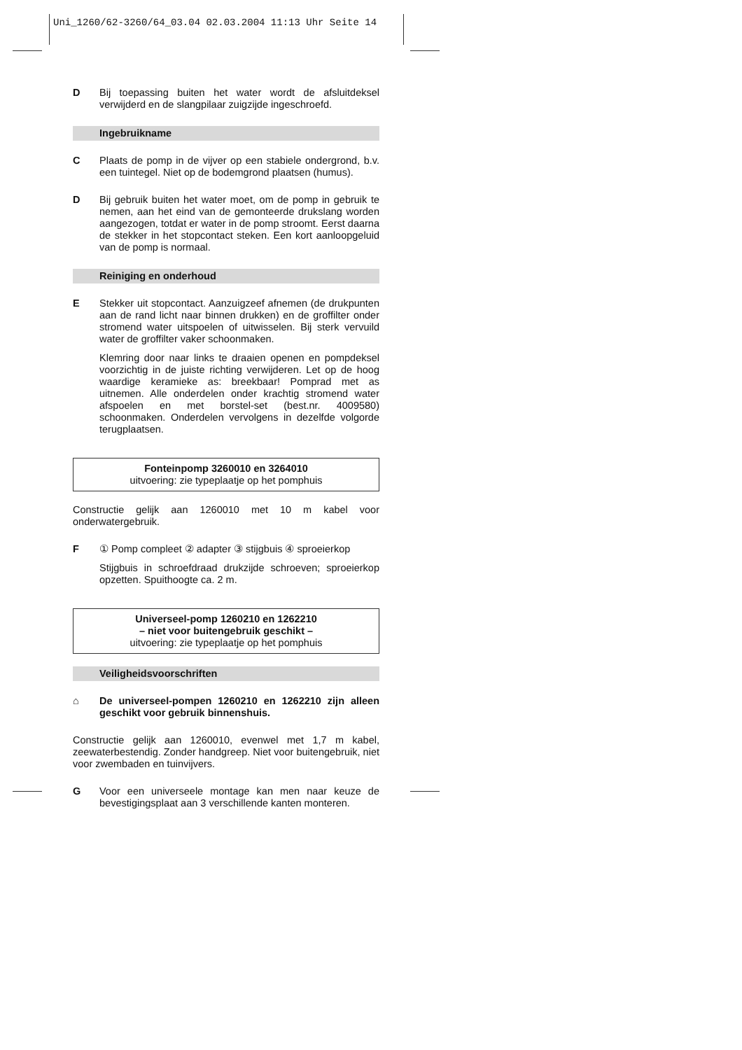Uni_1260/62-3260/64_03.04 02.03.2004 11:13 Uhr Seite 14
D Bij toepassing buiten het water wordt de afsluitdeksel verwijderd en de slangpilaar zuigzijde ingeschroefd.
Ingebruikname
C Plaats de pomp in de vijver op een stabiele ondergrond, b.v. een tuintegel. Niet op de bodemgrond plaatsen (humus).
D Bij gebruik buiten het water moet, om de pomp in gebruik te nemen, aan het eind van de gemonteerde drukslang worden aangezogen, totdat er water in de pomp stroomt. Eerst daarna de stekker in het stopcontact steken. Een kort aanloopgeluid van de pomp is normaal.
Reiniging en onderhoud
E Stekker uit stopcontact. Aanzuigzeef afnemen (de drukpunten aan de rand licht naar binnen drukken) en de groffilter onder stromend water uitspoelen of uitwisselen. Bij sterk vervuild water de groffilter vaker schoonmaken.
Klemring door naar links te draaien openen en pompdeksel voorzichtig in de juiste richting verwijderen. Let op de hoog waardige keramieke as: breekbaar! Pomprad met as uitnemen. Alle onderdelen onder krachtig stromend water afspoelen en met borstel-set (best.nr. 4009580) schoonmaken. Onderdelen vervolgens in dezelfde volgorde terugplaatsen.
Fonteinpomp 3260010 en 3264010
uitvoering: zie typeplaatje op het pomphuis
Constructie gelijk aan 1260010 met 10 m kabel voor onderwatergebruik.
F ① Pomp compleet ② adapter ③ stijgbuis ④ sproeierkop
Stijgbuis in schroefdraad drukzijde schroeven; sproeierkop opzetten. Spuithoogte ca. 2 m.
Universeel-pomp 1260210 en 1262210
– niet voor buitengebruik geschikt –
uitvoering: zie typeplaatje op het pomphuis
Veiligheidsvoorschriften
⌂ De universeel-pompen 1260210 en 1262210 zijn alleen geschikt voor gebruik binnenshuis.
Constructie gelijk aan 1260010, evenwel met 1,7 m kabel, zeewaterbestendig. Zonder handgreep. Niet voor buitengebruik, niet voor zwembaden en tuinvijvers.
G Voor een universeele montage kan men naar keuze de bevestigingsplaat aan 3 verschillende kanten monteren.